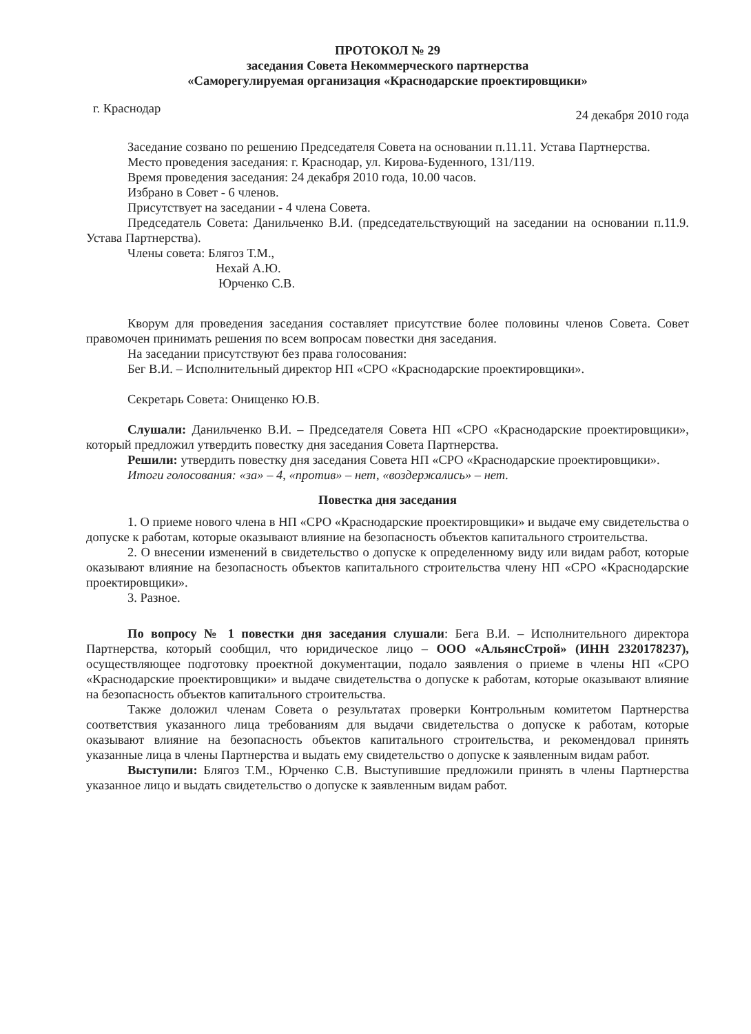ПРОТОКОЛ № 29
заседания Совета Некоммерческого партнерства
«Саморегулируемая организация «Краснодарские проектировщики»
г. Краснодар 24 декабря 2010 года
Заседание созвано по решению Председателя Совета на основании п.11.11. Устава Партнерства.
Место проведения заседания: г. Краснодар, ул. Кирова-Буденного, 131/119.
Время проведения заседания: 24 декабря 2010 года, 10.00 часов.
Избрано в Совет - 6 членов.
Присутствует на заседании - 4 члена Совета.
Председатель Совета: Данильченко В.И. (председательствующий на заседании на основании п.11.9. Устава Партнерства).
Члены совета: Блягоз Т.М.,
Нехай А.Ю.
Юрченко С.В.
Кворум для проведения заседания составляет присутствие более половины членов Совета. Совет правомочен принимать решения по всем вопросам повестки дня заседания.
На заседании присутствуют без права голосования:
Бег В.И. – Исполнительный директор НП «СРО «Краснодарские проектировщики».
Секретарь Совета: Онищенко Ю.В.
Слушали: Данильченко В.И. – Председателя Совета НП «СРО «Краснодарские проектировщики», который предложил утвердить повестку дня заседания Совета Партнерства.
Решили: утвердить повестку дня заседания Совета НП «СРО «Краснодарские проектировщики».
Итоги голосования: «за» – 4, «против» – нет, «воздержались» – нет.
Повестка дня заседания
1. О приеме нового члена в НП «СРО «Краснодарские проектировщики» и выдаче ему свидетельства о допуске к работам, которые оказывают влияние на безопасность объектов капитального строительства.
2. О внесении изменений в свидетельство о допуске к определенному виду или видам работ, которые оказывают влияние на безопасность объектов капитального строительства члену НП «СРО «Краснодарские проектировщики».
3. Разное.
По вопросу № 1 повестки дня заседания слушали: Бега В.И. – Исполнительного директора Партнерства, который сообщил, что юридическое лицо – ООО «АльянсСтрой» (ИНН 2320178237), осуществляющее подготовку проектной документации, подало заявления о приеме в члены НП «СРО «Краснодарские проектировщики» и выдаче свидетельства о допуске к работам, которые оказывают влияние на безопасность объектов капитального строительства.
Также доложил членам Совета о результатах проверки Контрольным комитетом Партнерства соответствия указанного лица требованиям для выдачи свидетельства о допуске к работам, которые оказывают влияние на безопасность объектов капитального строительства, и рекомендовал принять указанные лица в члены Партнерства и выдать ему свидетельство о допуске к заявленным видам работ.
Выступили: Блягоз Т.М., Юрченко С.В. Выступившие предложили принять в члены Партнерства указанное лицо и выдать свидетельство о допуске к заявленным видам работ.